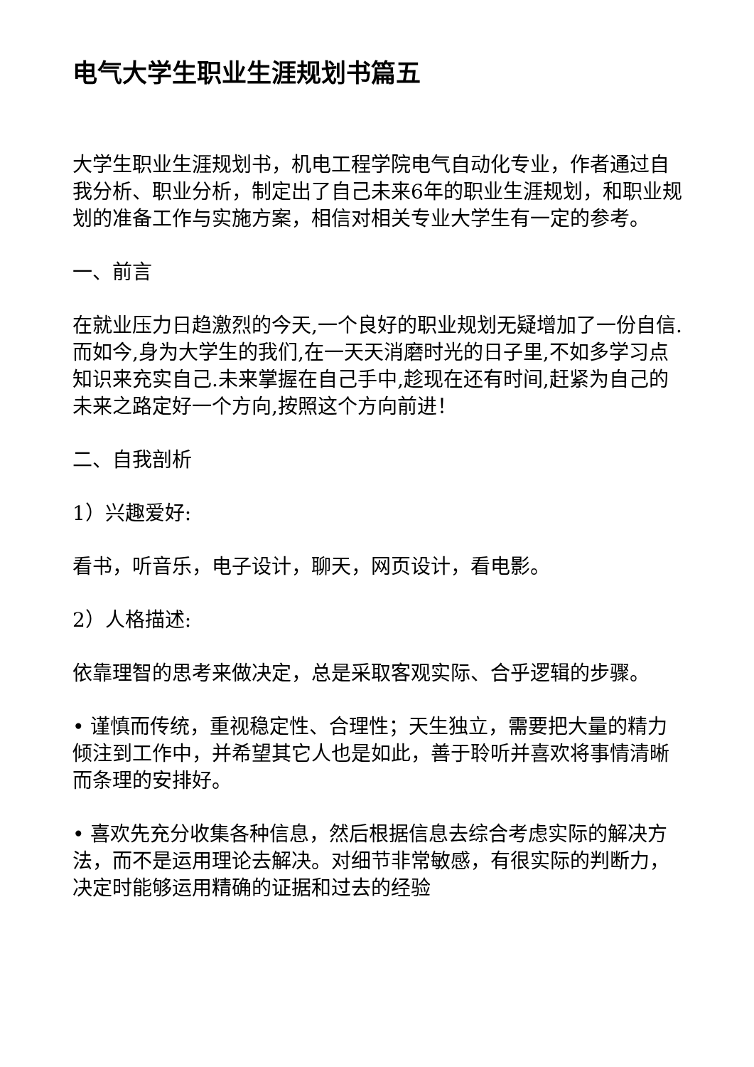电气大学生职业生涯规划书篇五
大学生职业生涯规划书，机电工程学院电气自动化专业，作者通过自我分析、职业分析，制定出了自己未来6年的职业生涯规划，和职业规划的准备工作与实施方案，相信对相关专业大学生有一定的参考。
一、前言
在就业压力日趋激烈的今天,一个良好的职业规划无疑增加了一份自信.而如今,身为大学生的我们,在一天天消磨时光的日子里,不如多学习点知识来充实自己.未来掌握在自己手中,趁现在还有时间,赶紧为自己的未来之路定好一个方向,按照这个方向前进！
二、自我剖析
1）兴趣爱好:
看书，听音乐，电子设计，聊天，网页设计，看电影。
2）人格描述:
依靠理智的思考来做决定，总是采取客观实际、合乎逻辑的步骤。
• 谨慎而传统，重视稳定性、合理性；天生独立，需要把大量的精力倾注到工作中，并希望其它人也是如此，善于聆听并喜欢将事情清晰而条理的安排好。
• 喜欢先充分收集各种信息，然后根据信息去综合考虑实际的解决方法，而不是运用理论去解决。对细节非常敏感，有很实际的判断力，决定时能够运用精确的证据和过去的经验